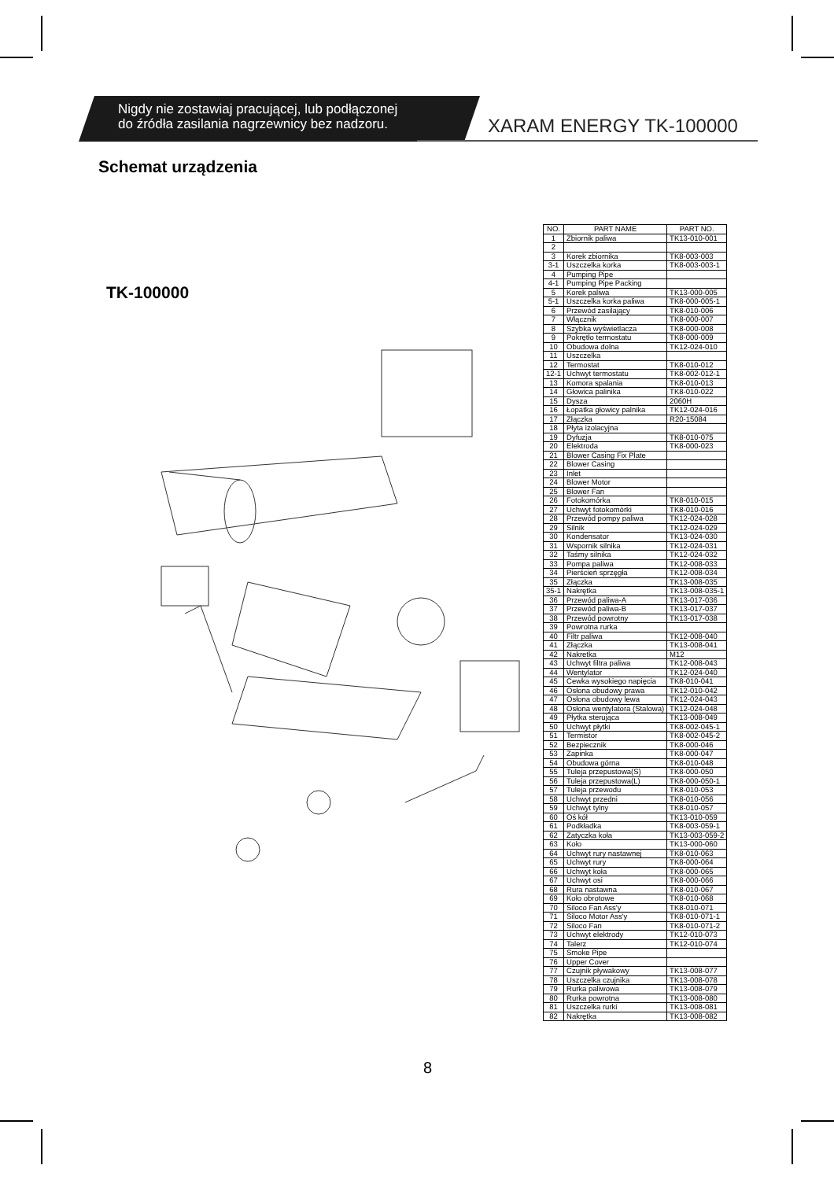Nigdy nie zostawiaj pracującej, lub podłączonej
do źródła zasilania nagrzewnicy bez nadzoru.
XARAM ENERGY TK-100000
Schemat urządzenia
TK-100000
| NO. | PART NAME | PART NO. |
| --- | --- | --- |
| 1 | Zbiornik paliwa | TK13-010-001 |
| 2 | | |
| 3 | Korek zbiornika | TK8-003-003 |
| 3-1 | Uszczelka korka | TK8-003-003-1 |
| 4 | Pumping Pipe | |
| 4-1 | Pumping Pipe Packing | |
| 5 | Korek paliwa | TK13-000-005 |
| 5-1 | Uszczelka korka paliwa | TK8-000-005-1 |
| 6 | Przewód zasilający | TK8-010-006 |
| 7 | Włącznik | TK8-000-007 |
| 8 | Szybka wyświetlacza | TK8-000-008 |
| 9 | Pokrętło termostatu | TK8-000-009 |
| 10 | Obudowa dolna | TK12-024-010 |
| 11 | Uszczelka | |
| 12 | Termostat | TK8-010-012 |
| 12-1 | Uchwyt termostatu | TK8-002-012-1 |
| 13 | Komora spalania | TK8-010-013 |
| 14 | Głowica palinika | TK8-010-022 |
| 15 | Dysza | 2060H |
| 16 | Łopatka głowicy palnika | TK12-024-016 |
| 17 | Złączka | R20-15084 |
| 18 | Płyta izolacyjna | |
| 19 | Dyfuzja | TK8-010-075 |
| 20 | Elektroda | TK8-000-023 |
| 21 | Blower Casing Fix Plate | |
| 22 | Blower Casing | |
| 23 | Inlet | |
| 24 | Blower Motor | |
| 25 | Blower Fan | |
| 26 | Fotokomórka | TK8-010-015 |
| 27 | Uchwyt fotokomórki | TK8-010-016 |
| 28 | Przewód pompy paliwa | TK12-024-028 |
| 29 | Silnik | TK12-024-029 |
| 30 | Kondensator | TK13-024-030 |
| 31 | Wspornik silnika | TK12-024-031 |
| 32 | Taśmy silnika | TK12-024-032 |
| 33 | Pompa paliwa | TK12-008-033 |
| 34 | Pierścień sprzęgła | TK12-008-034 |
| 35 | Złączka | TK13-008-035 |
| 35-1 | Nakrętka | TK13-008-035-1 |
| 36 | Przewód paliwa-A | TK13-017-036 |
| 37 | Przewód paliwa-B | TK13-017-037 |
| 38 | Przewód powrotny | TK13-017-038 |
| 39 | Powrotna rurka | |
| 40 | Filtr paliwa | TK12-008-040 |
| 41 | Złączka | TK13-008-041 |
| 42 | Nakretka | M12 |
| 43 | Uchwyt filtra paliwa | TK12-008-043 |
| 44 | Wentylator | TK12-024-040 |
| 45 | Cewka wysokiego napięcia | TK8-010-041 |
| 46 | Osłona obudowy prawa | TK12-010-042 |
| 47 | Osłona obudowy lewa | TK12-024-043 |
| 48 | Osłona wentylatora (Stalowa) | TK12-024-048 |
| 49 | Płytka sterująca | TK13-008-049 |
| 50 | Uchwyt płytki | TK8-002-045-1 |
| 51 | Termistor | TK8-002-045-2 |
| 52 | Bezpiecznik | TK8-000-046 |
| 53 | Zapinka | TK8-000-047 |
| 54 | Obudowa górna | TK8-010-048 |
| 55 | Tuleja przepustowa(S) | TK8-000-050 |
| 56 | Tuleja przepustowa(L) | TK8-000-050-1 |
| 57 | Tuleja przewodu | TK8-010-053 |
| 58 | Uchwyt przedni | TK8-010-056 |
| 59 | Uchwyt tylny | TK8-010-057 |
| 60 | Oś kół | TK13-010-059 |
| 61 | Podkładka | TK8-003-059-1 |
| 62 | Zatyczka koła | TK13-003-059-2 |
| 63 | Koło | TK13-000-060 |
| 64 | Uchwyt rury nastawnej | TK8-010-063 |
| 65 | Uchwyt rury | TK8-000-064 |
| 66 | Uchwyt koła | TK8-000-065 |
| 67 | Uchwyt osi | TK8-000-066 |
| 68 | Rura nastawna | TK8-010-067 |
| 69 | Koło obrotowe | TK8-010-068 |
| 70 | Siloco Fan Ass'y | TK8-010-071 |
| 71 | Siloco Motor Ass'y | TK8-010-071-1 |
| 72 | Siloco Fan | TK8-010-071-2 |
| 73 | Uchwyt elektrody | TK12-010-073 |
| 74 | Talerz | TK12-010-074 |
| 75 | Smoke Pipe | |
| 76 | Upper Cover | |
| 77 | Czujnik pływakowy | TK13-008-077 |
| 78 | Uszczelka czujnika | TK13-008-078 |
| 79 | Rurka paliwowa | TK13-008-079 |
| 80 | Rurka powrotna | TK13-008-080 |
| 81 | Uszczelka rurki | TK13-008-081 |
| 82 | Nakrętka | TK13-008-082 |
8